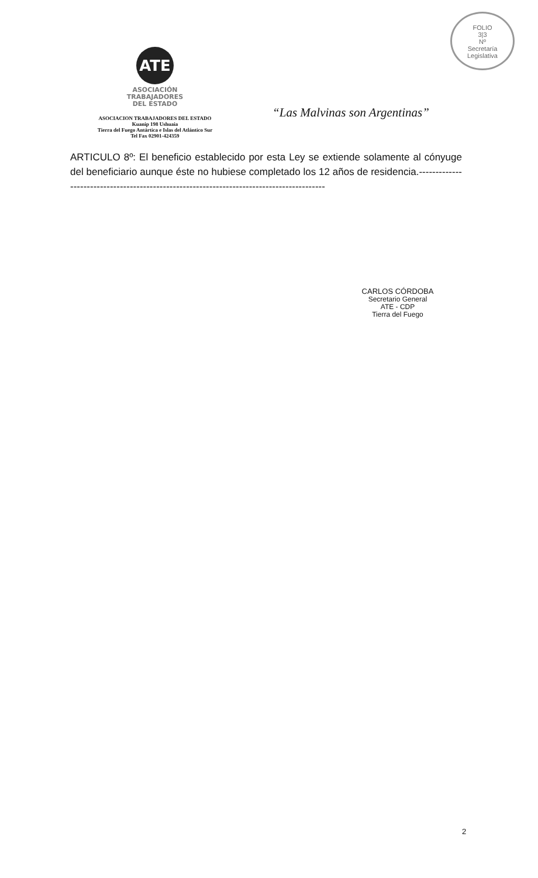FOLIO
3|3
Nº
Secretaría Legislativa
ATE
ASOCIACIÓN
TRABAJADORES
DEL ESTADO
ASOCIACION TRABAJADORES DEL ESTADO
Kuanip 198 Ushuaia
Tierra del Fuego Antártica e Islas del Atlántico Sur
Tel Fax 02901-424359
“Las Malvinas son Argentinas”
ARTICULO 8º: El beneficio establecido por esta Ley se extiende solamente al cónyuge del beneficiario aunque éste no hubiese completado los 12 años de residencia.------------------------------------------------------------------------------------------
CARLOS CÓRDOBA
Secretario General
ATE - CDP
Tierra del Fuego
2